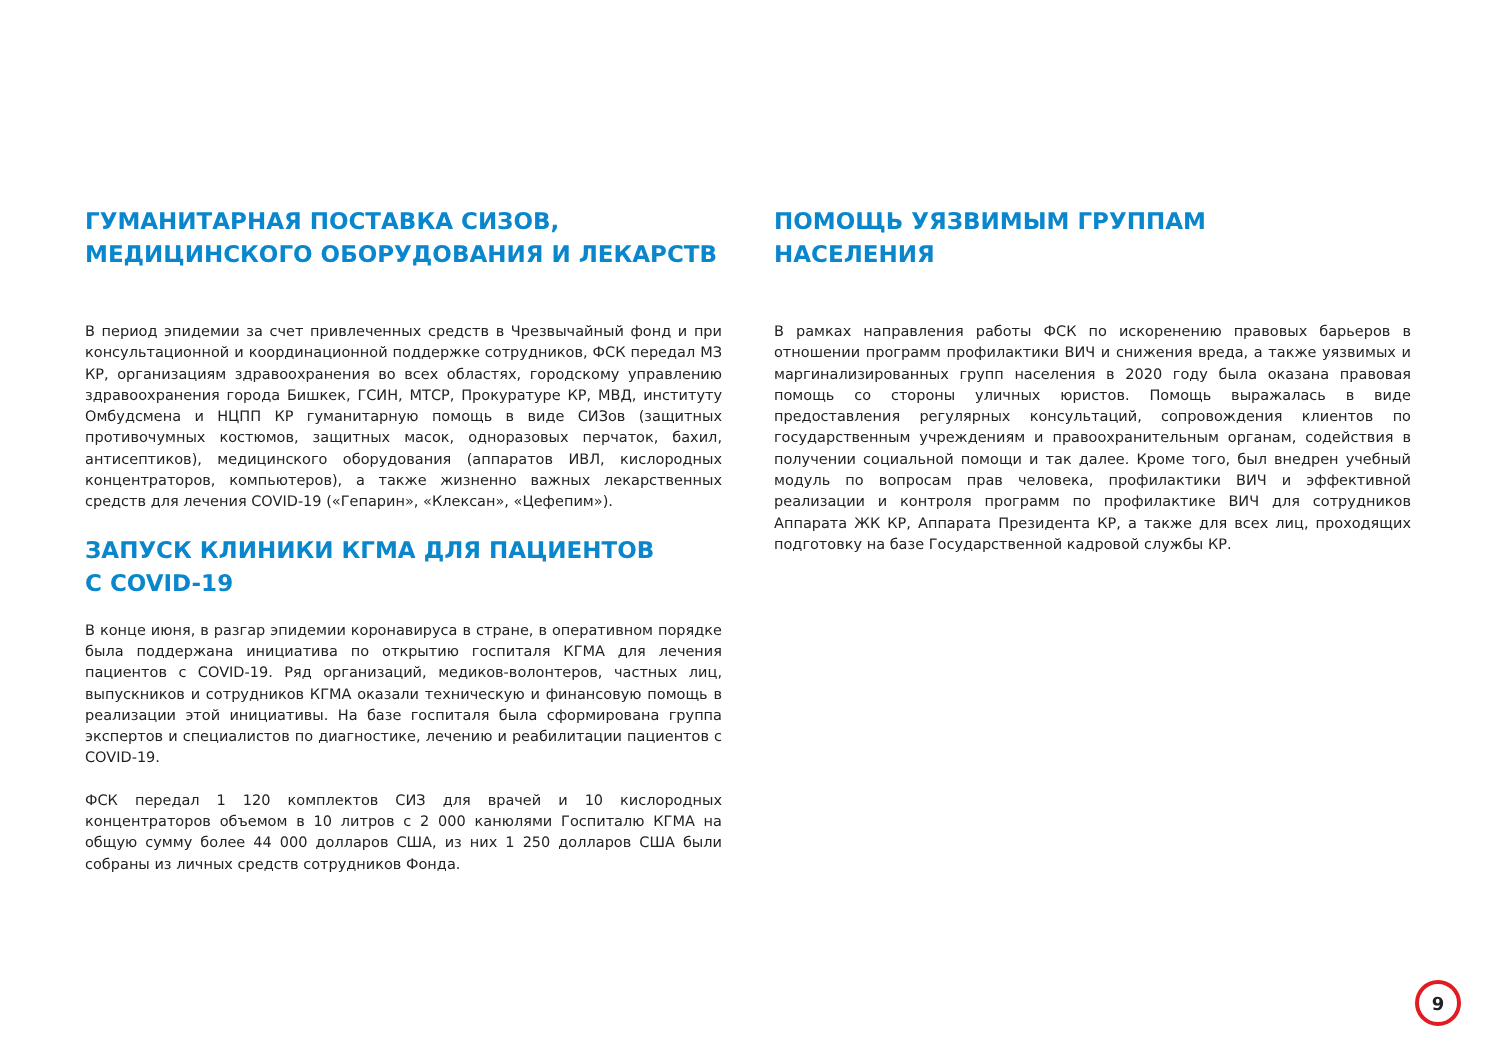ГУМАНИТАРНАЯ ПОСТАВКА СИЗОВ,
МЕДИЦИНСКОГО ОБОРУДОВАНИЯ И ЛЕКАРСТВ
В период эпидемии за счет привлеченных средств в Чрезвычайный фонд и при консультационной и координационной поддержке сотрудников, ФСК передал МЗ КР, организациям здравоохранения во всех областях, городскому управлению здравоохранения города Бишкек, ГСИН, МТСР, Прокуратуре КР, МВД, институту Омбудсмена и НЦПП КР гуманитарную помощь в виде СИЗов (защитных противочумных костюмов, защитных масок, одноразовых перчаток, бахил, антисептиков), медицинского оборудования (аппаратов ИВЛ, кислородных концентраторов, компьютеров), а также жизненно важных лекарственных средств для лечения COVID-19 («Гепарин», «Клексан», «Цефепим»).
ЗАПУСК КЛИНИКИ КГМА ДЛЯ ПАЦИЕНТОВ
С COVID-19
В конце июня, в разгар эпидемии коронавируса в стране, в оперативном порядке была поддержана инициатива по открытию госпиталя КГМА для лечения пациентов с COVID-19. Ряд организаций, медиков-волонтеров, частных лиц, выпускников и сотрудников КГМА оказали техническую и финансовую помощь в реализации этой инициативы. На базе госпиталя была сформирована группа экспертов и специалистов по диагностике, лечению и реабилитации пациентов с COVID-19.
ФСК передал 1 120 комплектов СИЗ для врачей и 10 кислородных концентраторов объемом в 10 литров с 2 000 канюлями Госпиталю КГМА на общую сумму более 44 000 долларов США, из них 1 250 долларов США были собраны из личных средств сотрудников Фонда.
ПОМОЩЬ УЯЗВИМЫМ ГРУППАМ
НАСЕЛЕНИЯ
В рамках направления работы ФСК по искоренению правовых барьеров в отношении программ профилактики ВИЧ и снижения вреда, а также уязвимых и маргинализированных групп населения в 2020 году была оказана правовая помощь со стороны уличных юристов. Помощь выражалась в виде предоставления регулярных консультаций, сопровождения клиентов по государственным учреждениям и правоохранительным органам, содействия в получении социальной помощи и так далее. Кроме того, был внедрен учебный модуль по вопросам прав человека, профилактики ВИЧ и эффективной реализации и контроля программ по профилактике ВИЧ для сотрудников Аппарата ЖК КР, Аппарата Президента КР, а также для всех лиц, проходящих подготовку на базе Государственной кадровой службы КР.
9